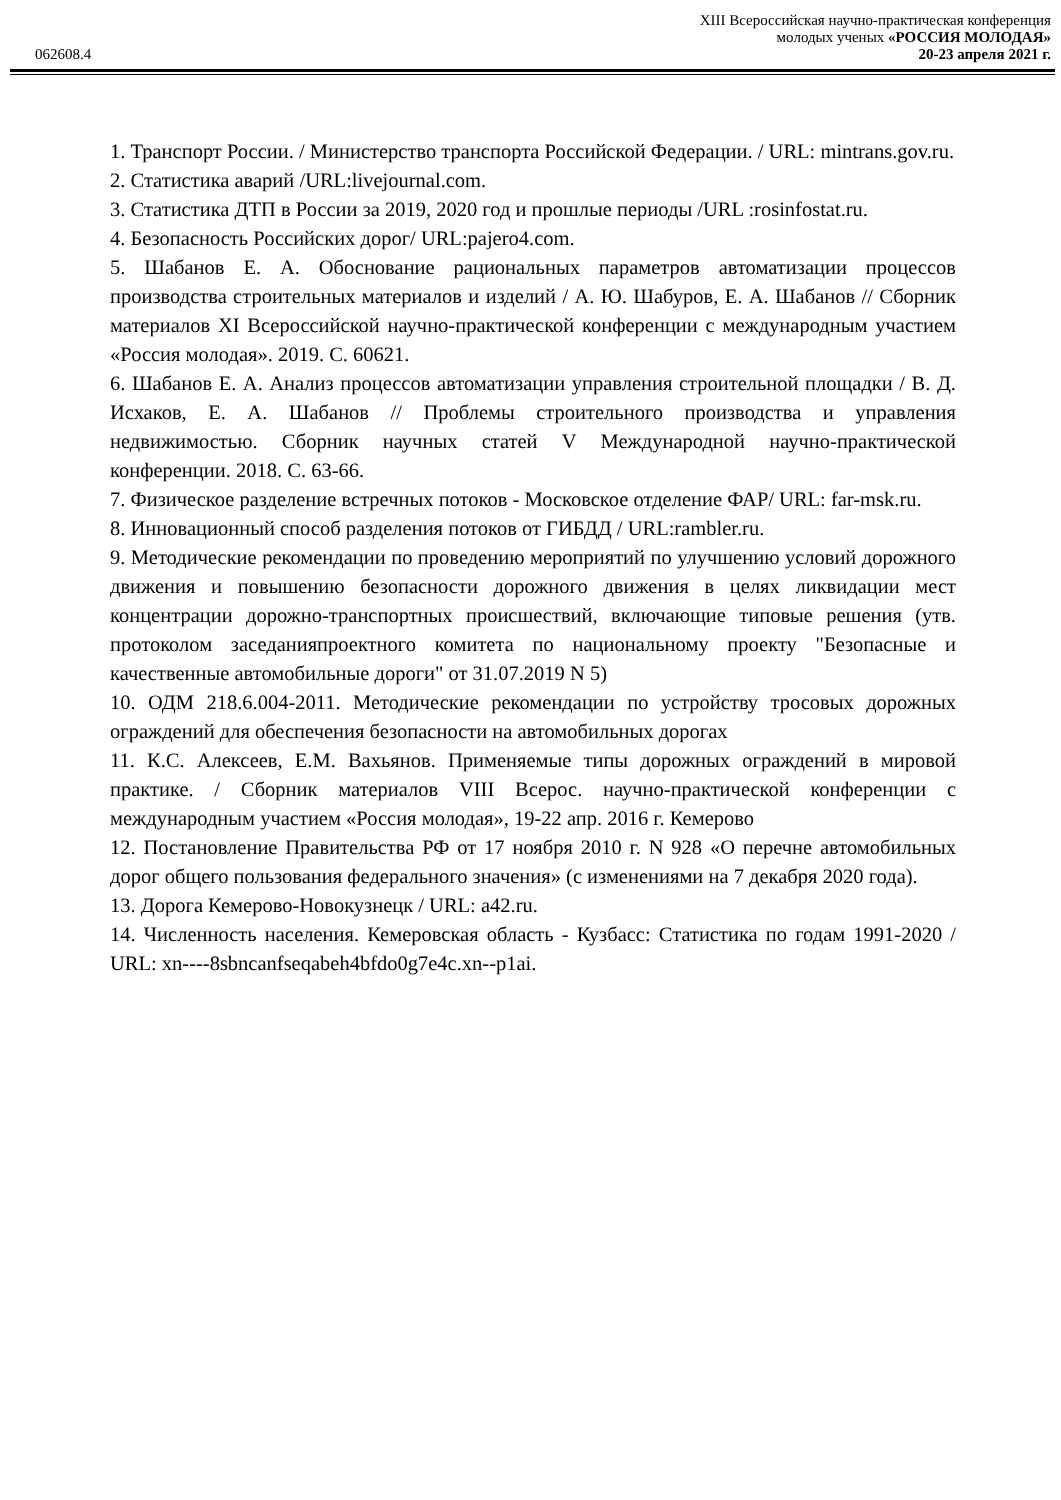062608.4
XIII Всероссийская научно-практическая конференция
молодых ученых «РОССИЯ МОЛОДАЯ»
20-23 апреля 2021 г.
1. Транспорт России. / Министерство транспорта Российской Федерации. / URL: mintrans.gov.ru.
2. Статистика аварий /URL:livejournal.com.
3. Статистика ДТП в России за 2019, 2020 год и прошлые периоды /URL :rosinfostat.ru.
4. Безопасность Российских дорог/ URL:pajero4.com.
5. Шабанов Е. А. Обоснование рациональных параметров автоматизации процессов производства строительных материалов и изделий / А. Ю. Шабуров, Е. А. Шабанов // Сборник материалов XI Всероссийской научно-практической конференции с международным участием «Россия молодая». 2019. С. 60621.
6. Шабанов Е. А. Анализ процессов автоматизации управления строительной площадки / В. Д. Исхаков, Е. А. Шабанов // Проблемы строительного производства и управления недвижимостью. Сборник научных статей V Международной научно-практической конференции. 2018. С. 63-66.
7. Физическое разделение встречных потоков - Московское отделение ФАР/ URL: far-msk.ru.
8. Инновационный способ разделения потоков от ГИБДД / URL:rambler.ru.
9. Методические рекомендации по проведению мероприятий по улучшению условий дорожного движения и повышению безопасности дорожного движения в целях ликвидации мест концентрации дорожно-транспортных происшествий, включающие типовые решения (утв. протоколом заседанияпроектного комитета по национальному проекту "Безопасные и качественные автомобильные дороги" от 31.07.2019 N 5)
10. ОДМ 218.6.004-2011. Методические рекомендации по устройству тросовых дорожных ограждений для обеспечения безопасности на автомобильных дорогах
11. К.С. Алексеев, Е.М. Вахьянов. Применяемые типы дорожных ограждений в мировой практике. / Сборник материалов VIII Всерос. научно-практической конференции с международным участием «Россия молодая», 19-22 апр. 2016 г. Кемерово
12. Постановление Правительства РФ от 17 ноября 2010 г. N 928 «О перечне автомобильных дорог общего пользования федерального значения» (с изменениями на 7 декабря 2020 года).
13. Дорога Кемерово-Новокузнецк / URL: a42.ru.
14. Численность населения. Кемеровская область - Кузбасс: Статистика по годам 1991-2020 / URL: xn----8sbncanfseqabeh4bfdo0g7e4c.xn--p1ai.